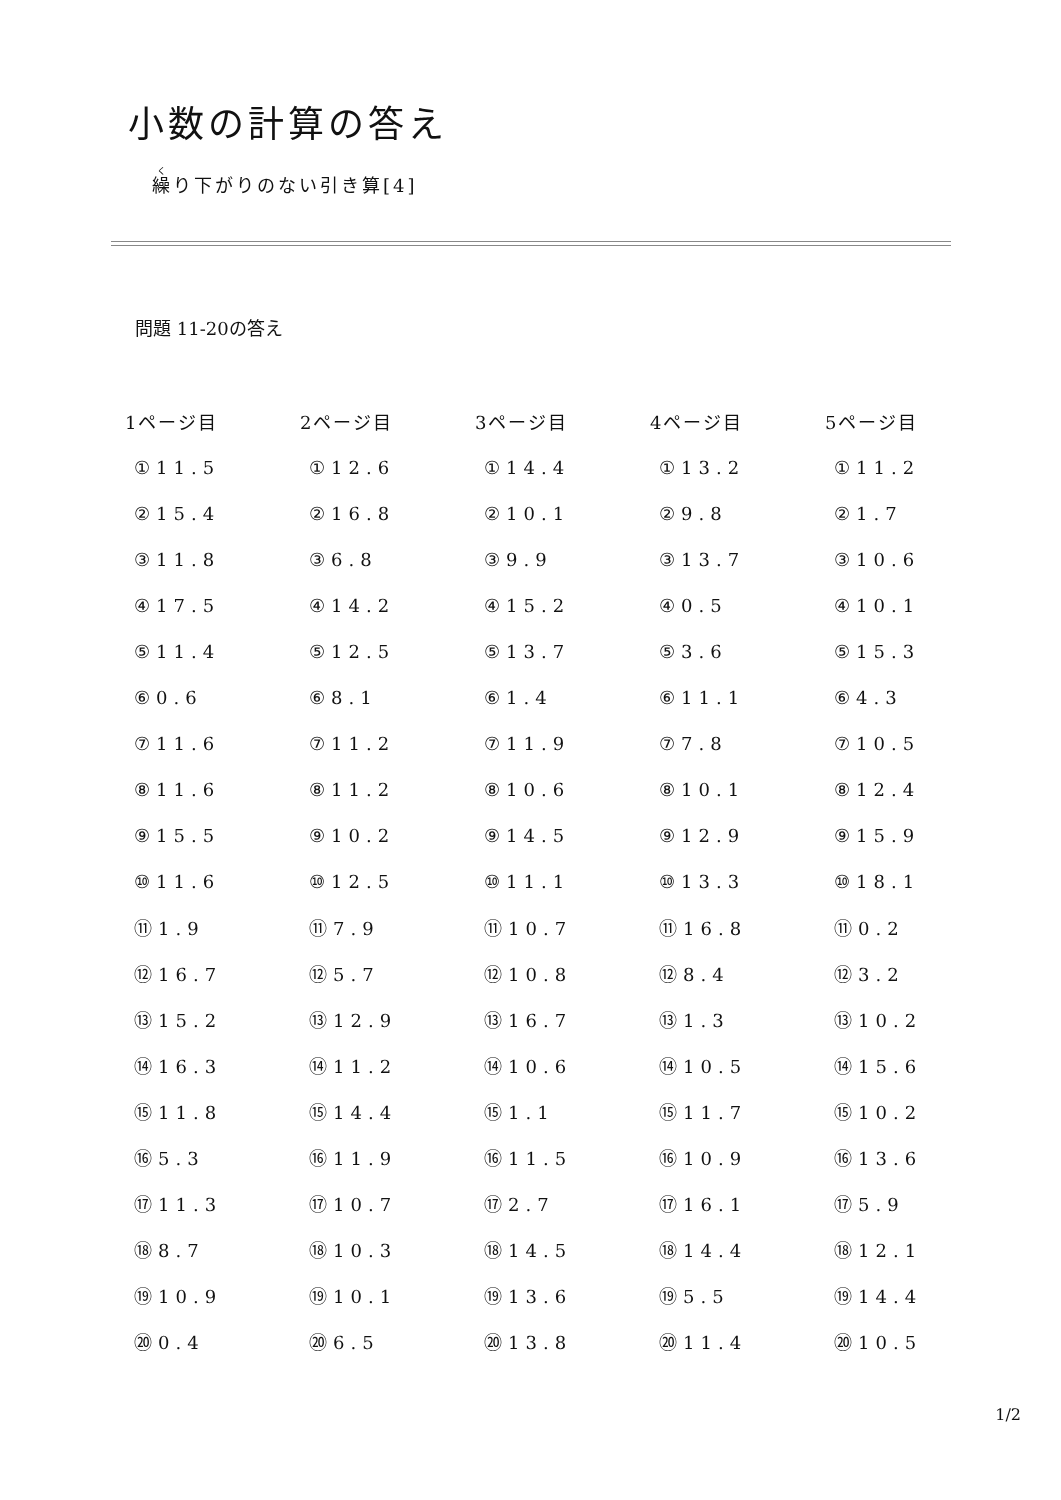小数の計算の答え
繰り下がりのない引き算[4]
問題 11-20の答え
| 1ページ目 | 2ページ目 | 3ページ目 | 4ページ目 | 5ページ目 |
| --- | --- | --- | --- | --- |
| ①11.5 | ①12.6 | ①14.4 | ①13.2 | ①11.2 |
| ②15.4 | ②16.8 | ②10.1 | ②9.8 | ②1.7 |
| ③11.8 | ③6.8 | ③9.9 | ③13.7 | ③10.6 |
| ④17.5 | ④14.2 | ④15.2 | ④0.5 | ④10.1 |
| ⑤11.4 | ⑤12.5 | ⑤13.7 | ⑤3.6 | ⑤15.3 |
| ⑥0.6 | ⑥8.1 | ⑥1.4 | ⑥11.1 | ⑥4.3 |
| ⑦11.6 | ⑦11.2 | ⑦11.9 | ⑦7.8 | ⑦10.5 |
| ⑧11.6 | ⑧11.2 | ⑧10.6 | ⑧10.1 | ⑧12.4 |
| ⑨15.5 | ⑨10.2 | ⑨14.5 | ⑨12.9 | ⑨15.9 |
| ⑩11.6 | ⑩12.5 | ⑩11.1 | ⑩13.3 | ⑩18.1 |
| ⑪1.9 | ⑪7.9 | ⑪10.7 | ⑪16.8 | ⑪0.2 |
| ⑫16.7 | ⑫5.7 | ⑫10.8 | ⑫8.4 | ⑫3.2 |
| ⑬15.2 | ⑬12.9 | ⑬16.7 | ⑬1.3 | ⑬10.2 |
| ⑭16.3 | ⑭11.2 | ⑭10.6 | ⑭10.5 | ⑭15.6 |
| ⑮11.8 | ⑮14.4 | ⑮1.1 | ⑮11.7 | ⑮10.2 |
| ⑯5.3 | ⑯11.9 | ⑯11.5 | ⑯10.9 | ⑯13.6 |
| ⑰11.3 | ⑰10.7 | ⑰2.7 | ⑰16.1 | ⑰5.9 |
| ⑱8.7 | ⑱10.3 | ⑱14.5 | ⑱14.4 | ⑱12.1 |
| ⑲10.9 | ⑲10.1 | ⑲13.6 | ⑲5.5 | ⑲14.4 |
| ⑳0.4 | ⑳6.5 | ⑳13.8 | ⑳11.4 | ⑳10.5 |
1/2